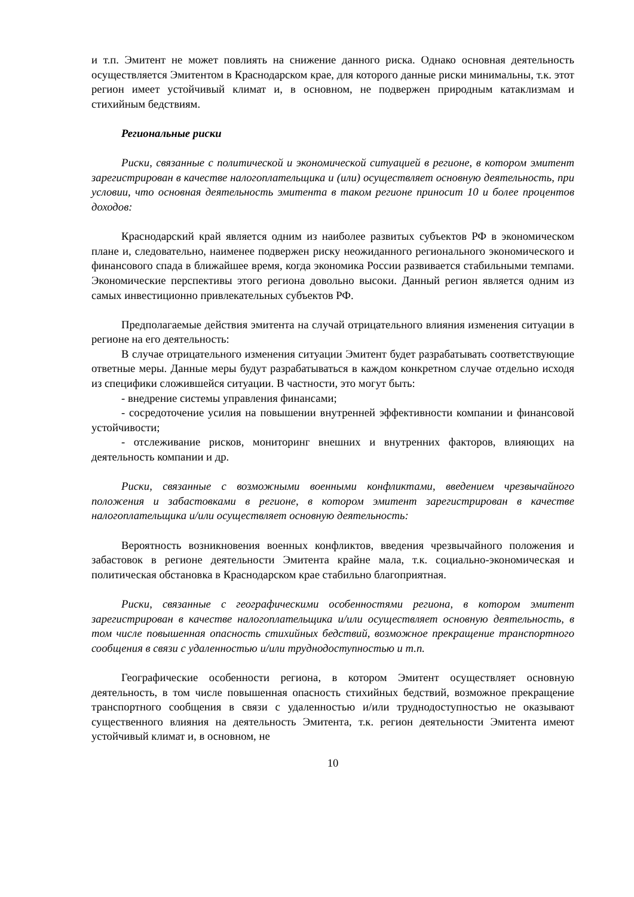и т.п. Эмитент не может повлиять на снижение данного риска. Однако основная деятельность осуществляется Эмитентом в Краснодарском крае, для которого данные риски минимальны, т.к. этот регион имеет устойчивый климат и, в основном, не подвержен природным катаклизмам и стихийным бедствиям.
Региональные риски
Риски, связанные с политической и экономической ситуацией в регионе, в котором эмитент зарегистрирован в качестве налогоплательщика и (или) осуществляет основную деятельность, при условии, что основная деятельность эмитента в таком регионе приносит 10 и более процентов доходов:
Краснодарский край является одним из наиболее развитых субъектов РФ в экономическом плане и, следовательно, наименее подвержен риску неожиданного регионального экономического и финансового спада в ближайшее время, когда экономика России развивается стабильными темпами. Экономические перспективы этого региона довольно высоки. Данный регион является одним из самых инвестиционно привлекательных субъектов РФ.
Предполагаемые действия эмитента на случай отрицательного влияния изменения ситуации в регионе на его деятельность:
В случае отрицательного изменения ситуации Эмитент будет разрабатывать соответствующие ответные меры. Данные меры будут разрабатываться в каждом конкретном случае отдельно исходя из специфики сложившейся ситуации. В частности, это могут быть:
- внедрение системы управления финансами;
- сосредоточение усилия на повышении внутренней эффективности компании и финансовой устойчивости;
- отслеживание рисков, мониторинг внешних и внутренних факторов, влияющих на деятельность компании и др.
Риски, связанные с возможными военными конфликтами, введением чрезвычайного положения и забастовками в регионе, в котором эмитент зарегистрирован в качестве налогоплательщика и/или осуществляет основную деятельность:
Вероятность возникновения военных конфликтов, введения чрезвычайного положения и забастовок в регионе деятельности Эмитента крайне мала, т.к. социально-экономическая и политическая обстановка в Краснодарском крае стабильно благоприятная.
Риски, связанные с географическими особенностями региона, в котором эмитент зарегистрирован в качестве налогоплательщика и/или осуществляет основную деятельность, в том числе повышенная опасность стихийных бедствий, возможное прекращение транспортного сообщения в связи с удаленностью и/или труднодоступностью и т.п.
Географические особенности региона, в котором Эмитент осуществляет основную деятельность, в том числе повышенная опасность стихийных бедствий, возможное прекращение транспортного сообщения в связи с удаленностью и/или труднодоступностью не оказывают существенного влияния на деятельность Эмитента, т.к. регион деятельности Эмитента имеют устойчивый климат и, в основном, не
10